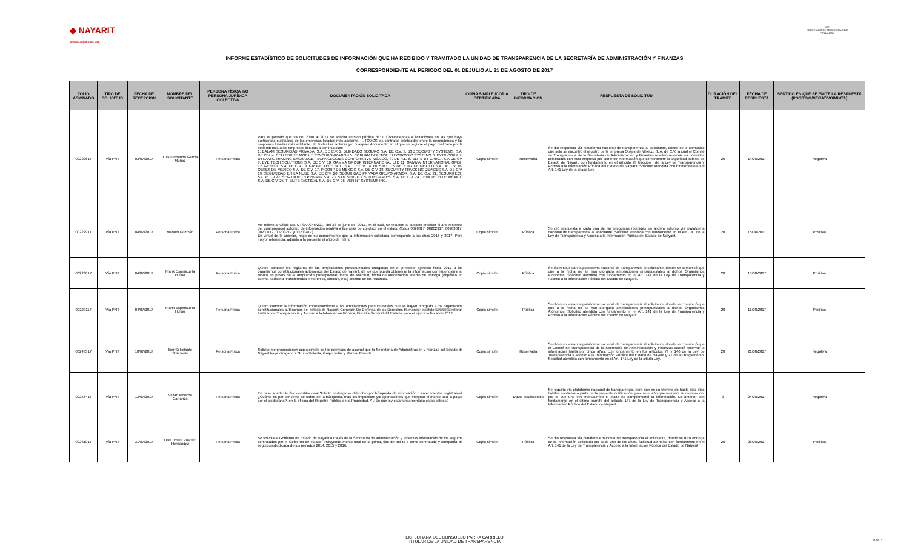◆ NAYARIT
ORGULLO QUE NOS UNE
SAF
SECRETARÍA DE ADMINISTRACIÓN Y FINANZAS
INFORME ESTADÍSTICO DE SOLICITUDES DE INFORMACIÓN QUE HA RECIBIDO Y TRAMITADO LA UNIDAD DE TRANSPARENCIA DE LA SECRETARÍA DE ADMINISTRACIÓN Y FINANZAS
CORRESPONDIENTE AL PERIODO DEL 01 DEJULIO AL 31 DE AGOSTO DE 2017
| FOLIO ASIGNADO | TIPO DE SOLICITUD | FECHA DE RECEPCION | NOMBRE DEL SOLICITANTE | PERSONA FÍSICA Y/O PERSONA JURÍDICA COLECTIVA | DOCUMENTACIÓN SOLICITADA | COPIA SIMPLE /COPIA CERTIFICADA | TIPO DE INFORMACIÓN | RESPUESTA DE SOLICITUD | DURACIÓN DEL TRÁMITE | FECHA DE RESPUESTA | SENTIDO EN QUE SE EMITE LA RESPUESTA (POSITIVO/NEGATIVO/MIXTA) |
| --- | --- | --- | --- | --- | --- | --- | --- | --- | --- | --- | --- |
| 00222617 | Vía PNT | 03/07/2017 | Luis Fernando Garcia Muñoz | Persona Fisica | Para el periodo que va del 2000 al 2017 se solicita versión pública de: I. Convocatorias a licitaciones en las que haya participado cualquiera de las empresas listadas más adelante. II. TODOS los contratos celebrados entre la dependencia y las empresas listadas más adelante. III. Todas las facturas y/o cualquier documento en el que se registre el pago realizado por la dependencia a las empresas listadas a continuación: 1. BALAM SEGURIDAD PRIVADA, S.A. DE C.V. 2. BLINDADO SEGURO S.A. DE C.V. 3. BSD SECURITY SYSTEMS, S.A. DE C.V. 4. CELLEBRITE MOBILE SYNCHRONIZATION 5. COBHAM DEFENSE ELECTRONIC SYSTEMS 6. DXTX CORP. 7. DYNAMIC TRADING EXCHANGE TECHNOLOGIES CORPORATIVO MÉXICO, S. DE R.L. 8. ELITE BY CARGA S.A DE CV. 9. EYE TECH SOLUTIONS S.A. DE C.V. 10. GAMMA GROUP INTERNATIONAL LTD 11. GAMMA INTERNATIONAL GMBH 12. GESECO S.A. DE C.V. 13. GRUPO TECH BULL S.A. DE C.V. 14. HT S.R.L. 15. NEOLINX DE MÉXICO S.A. DE C.V. 16. OBSES DE MÉXICO S.A. DE C.V. 17. PICORP DE MÉXICO S.A. DE C.V. 18. SECURITY TRACKING DEVICES S.A. DE C.V. 19. SEGURIDAD EN LA NUBE S.A. DE C.V. 20. SEGURIDAD PRIVADA GRUPO ARMOR, S.A. DE C.V. 21. SEGURITECH SA DE CV 22. SEGURITECH PRIVADA S.A. 23. SYM SERVICIOS INTEGRALES, S.A. DE C.V. 24. TEVA TECH DE MÉXICO S.A. DE C.V. 25. TI ELITE TACTICAL S.A. DE C.V. 26. VERINT SYSTEMS INC. | Copia simple | Reservada | Se dió respuesta vía plataforma nacional de transparencia al solicitante, donde se le comunicó que solo se encontró el registro de la empresa Obses de México, S. A. de C.V. la cual el Comité de Transparencia de la Secretaría de Administración y Finanzas resolvió reservar los contratos celebrados con esta empresa por contener información que compromete la seguridad pública de Estado de Nayarit, con fundamento en el artículo 79 fracción I de la Ley de Transparencia y Acceso a la Información Pública del Estado de Natyarit. Solicitud atendida con fundamento en el Art. 141 Ley de la citada Ley. | 20 | 14/08/2017 | Negativa |
| 00222917 | Vía PNT | 04/07/2017 | Manuel Guzmán | Persona Fisica | Me refiero al Oficio No. UTSAF/346/2017 del 23 de junio del 2017, en el cual, se requiere al suscrito precisar el año respecto del cual promoví solicitud de información relativa a licencias de conducir en el estado (folios 0020817, 00202917, 00203017, 00203117, 00203217 y 00203417). En virtud de lo anterior, hago de su conocimiento que la información solicitada corresponde a los años 2016 y 2017. Para mayor referencia, adjunto a la presente el oficio de mérito. | Copia simple | Pública | Se dió respuesta a cada una de las preguntas recibidas en archvo adjunto vía plataforma nacional de transparencia al solicitante. Solicitud atendida con fundamento en el Art. 141 de la Ley de Transparencia y Acceso a la Información Pública del Estado de Natyarit. | 20 | 15/08/2017 | Positiva |
| 00223017 | Vía PNT | 04/07/2017 | Frank Espericueta Huizar | Persona Fisica | Quiero conocer los registros de las ampliaciones presupuestales otorgadas en el presente ejercicio fiscal 2017 a los organismos constitucionales autónomos del Estado de Nayarit, de los que pueda obtenerse la información correspondiente a: Monto en pesos de la ampliación presupuestal; fecha de solicitud, fecha de autorización, medio de entrega (depósito en cuenta bancaria, transferencia electrónica, cheque, etc.) destino de los recursos. | Copia simple | Pública | Se dió respuesta vía plataforma nacional de transparencia al solicitante, donde se comunicó que que a la fecha no se han otorgado ampliaciones presupuestales a dichos Organismos Atónomos. Solicitud atendida con fundamento en el Art. 141 de la Ley de Transparencia y Acceso a la Información Pública del Estado de Natyarit. | 20 | 15/08/2017 | Positiva |
| 00223117 | Vía PNT | 04/07/2017 | Frank Espericueta Huizar | Persona Fisica | Quiero conocer la información correspondiente a las ampliaciones presupuestales que se hayan otorgado a los organismos constitucionales autónomos del estado de Nayarit: Comisión De Defensa de los Derechos Humanos; Instituto Estatal Electoral, Instituto de Transparencia y Acceso a la Información Pública, Fiscalía General del Estado, para el ejercicio fiscal de 2017. | Copia simple | Pública | Se dió respuesta vía plataforma nacional de transparencia al solicitante, donde se comunicó que que a la fecha no se han otorgado ampliaciones presupuestales a dichos Organismos Atónomos. Solicitud atendida con fundamento en el Art. 141 de la Ley de Transparencia y Acceso a la Información Pública del Estado de Natyarit. | 20 | 15/08/2017 | Positiva |
| 00243317 | Vía PNT | 10/07/2017 | Iker Solicitante Solictante | Persona Fisica | Solicito me proporcionen copia simple de los permisos de alcohol que la Secretaría de Administración y Fianzas del Estado de Nayarit haya otorgado a Grupo Vidanta, Grupo velas y Marival Resorts. | Copia simple | Reservada | Se dió respuesta vía plataforma nacional de transparencia al solicitante, donde se comunicó que el Comité de Transparencia de la Secretaría de Administración y Finanzas acordó reservar la información hasta por cinco años, con fundamento en los artículos 79 y 146 de la Ley de Transparencia y Acceso a la Información Pública del Estado de Nayarit y 71 de su Reglamento. Solicitud atendida con fundamento en el Art. 141 Ley de la citada Ley. | 20 | 21/08/2017 | Negativa |
| 00256417 | Vía PNT | 13/07/2017 | Vivian Aldecoa Carranza | Persona Fisica | En base al articulo 8vo constitucional Solicito el desglose del cobro por búsqueda de información o antecedentes registrales? ¿Cuánto es por concepto de cobro de la búsqueda, mas los impuestos y/o aportaciones que integran el monto total a pagar por el ciudadano?, en la oficina del Registro Publico de la Propiedad, Y ¿En que ley esta fundamentado estos cobros? | Copia simple | Datos insuficientes | Se requirió vía plataforma nacional de transparencia, para que en un término de hasta diez días hábiles contados a partir de la presente notificación, precise el año que requiere la información, por lo que una vez transcurrido el plazo no complementó la información. Lo anterior con fundamento en el último párrafo del artículo 137 de la Ley de Transparencia y Acceso a la Información Pública del Estado de Nayarit. | 3 | 24/08/2017 | Negativa |
| 00261017 | Vía PNT | 31/07/2017 | Diter Josue Pastelin Hernandez | Persona Fisica | Se solicita al Gobierno de Estado de Nayarit a través de la Secretaria de Administración y Finanzas información de los seguros contratados por el Gobierno de estado, incluyendo monto total de la prima, tipo de póliza o ramo contratado y compañía de seguros adjudicada de los periodos 2014, 2015 y 2016. | Copia simple | Pública | Se dió respuesta vía plataforma nacional de transparencia al solicitante, donde se hizo entrega de la información solicitada por cada uno de los años. Solicitud atendida con fundamento en el Art. 141 de la Ley de Transparencia y Acceso a la Información Pública del Estado de Natyarit | 20 | 28/08/2017 | Positiva |
LIC. JOHANA DEL CONSUELO PARRA CARRILLO
TITULAR DE LA UNIDAD DE TRANSPARENCIA
3 de 7